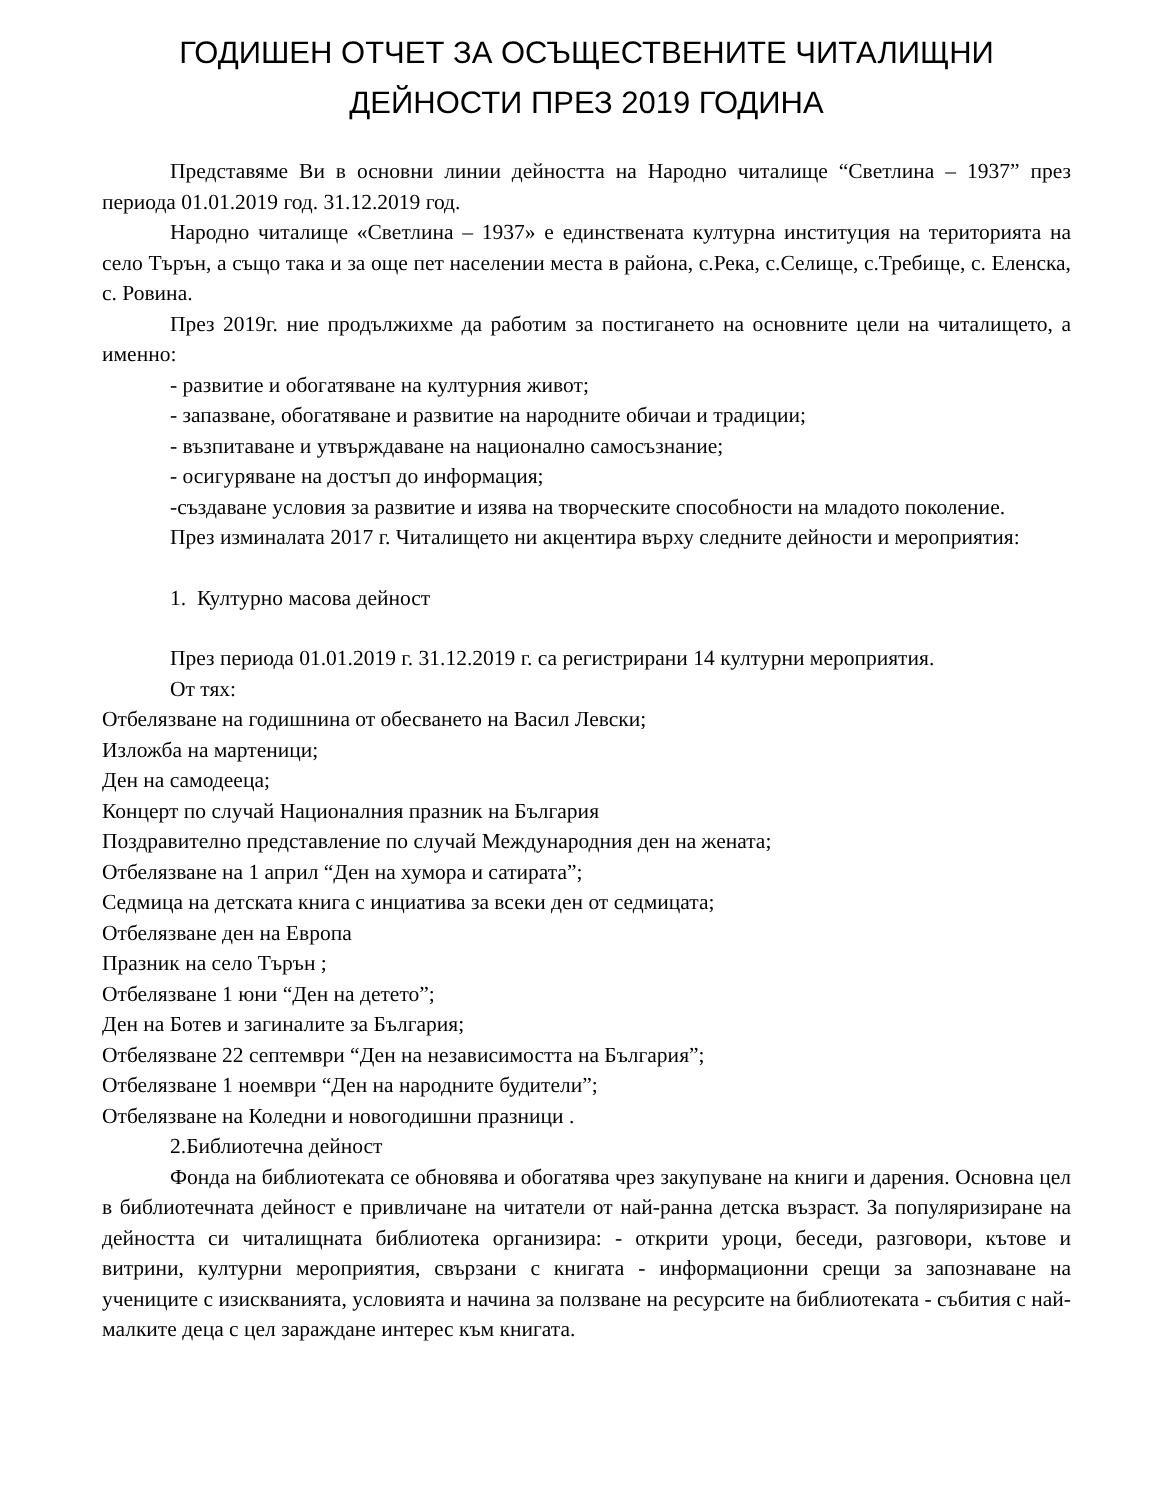ГОДИШЕН ОТЧЕТ ЗА ОСЪЩЕСТВЕНИТЕ ЧИТАЛИЩНИ
ДЕЙНОСТИ ПРЕЗ 2019 ГОДИНА
Представяме Ви в основни линии дейността на Народно читалище “Светлина – 1937” през периода 01.01.2019 год. 31.12.2019 год.
Народно читалище «Светлина – 1937» е единствената културна институция на територията на село Търън, а също така и за още пет населении места в района, с.Река, с.Селище, с.Требище, с. Еленска, с. Ровина.
През 2019г. ние продължихме да работим за постигането на основните цели на читалището, а именно:
- развитие и обогатяване на културния живот;
- запазване, обогатяване и развитие на народните обичаи и традиции;
- възпитаване и утвърждаване на национално самосъзнание;
- осигуряване на достъп до информация;
-създаване условия за развитие и изява на творческите способности на младото поколение.
През изминалата 2017 г. Читалището ни акцентира върху следните дейности и мероприятия:
1. Културно масова дейност
През периода 01.01.2019 г. 31.12.2019 г. са регистрирани 14 културни мероприятия.
От тях:
Отбелязване на годишнина от обесването на Васил Левски;
Изложба на мартеници;
Ден на самодееца;
Концерт по случай Националния празник на България
Поздравително представление по случай Международния ден на жената;
Отбелязване на 1 април “Ден на хумора и сатирата”;
Седмица на детската книга с инциатива за всеки ден от седмицата;
Отбелязване ден на Европа
Празник на село Търън ;
Отбелязване 1 юни “Ден на детето”;
Ден на Ботев и загиналите за България;
Отбелязване 22 септември “Ден на независимостта на България”;
Отбелязване 1 ноември “Ден на народните будители”;
Отбелязване на Коледни и новогодишни празници .
2.Библиотечна дейност
Фонда на библиотеката се обновява и обогатява чрез закупуване на книги и дарения. Основна цел в библиотечната дейност е привличане на читатели от най-ранна детска възраст. За популяризиране на дейността си читалищната библиотека организира: - открити уроци, беседи, разговори, кътове и витрини, културни мероприятия, свързани с книгата - информационни срещи за запознаване на учениците с изискванията, условията и начина за ползване на ресурсите на библиотеката - събития с най-малките деца с цел зараждане интерес към книгата.